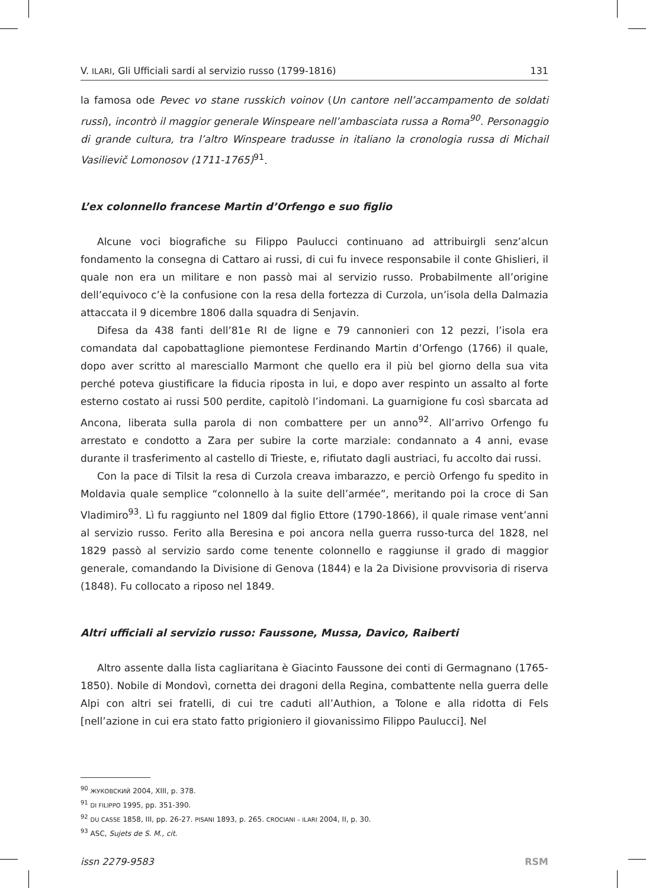V. ILARI, Gli Ufficiali sardi al servizio russo (1799-1816) 131
la famosa ode Pevec vo stane russkich voinov (Un cantore nell’accampamento de soldati russi), incontrò il maggior generale Winspeare nell’ambasciata russa a Roma<sup>90</sup>. Personaggio di grande cultura, tra l’altro Winspeare tradusse in italiano la cronologia russa di Michail Vasilievič Lomonosov (1711-1765)<sup>91</sup>.
L’ex colonnello francese Martin d’Orfengo e suo figlio
Alcune voci biografiche su Filippo Paulucci continuano ad attribuirgli senz’alcun fondamento la consegna di Cattaro ai russi, di cui fu invece responsabile il conte Ghislieri, il quale non era un militare e non passò mai al servizio russo. Probabilmente all’origine dell’equivoco c’è la confusione con la resa della fortezza di Curzola, un’isola della Dalmazia attaccata il 9 dicembre 1806 dalla squadra di Senjavin.
Difesa da 438 fanti dell’81e RI de ligne e 79 cannonieri con 12 pezzi, l’isola era comandata dal capobattaglione piemontese Ferdinando Martin d’Orfengo (1766) il quale, dopo aver scritto al maresciallo Marmont che quello era il più bel giorno della sua vita perché poteva giustificare la fiducia riposta in lui, e dopo aver respinto un assalto al forte esterno costato ai russi 500 perdite, capitolò l’indomani. La guarnigione fu così sbarcata ad Ancona, liberata sulla parola di non combattere per un anno<sup>92</sup>. All’arrivo Orfengo fu arrestato e condotto a Zara per subire la corte marziale: condannato a 4 anni, evase durante il trasferimento al castello di Trieste, e, rifiutato dagli austriaci, fu accolto dai russi.
Con la pace di Tilsit la resa di Curzola creava imbarazzo, e perciò Orfengo fu spedito in Moldavia quale semplice “colonnello à la suite dell’armée”, meritando poi la croce di San Vladimiro<sup>93</sup>. Lì fu raggiunto nel 1809 dal figlio Ettore (1790-1866), il quale rimase vent’anni al servizio russo. Ferito alla Beresina e poi ancora nella guerra russo-turca del 1828, nel 1829 passò al servizio sardo come tenente colonnello e raggiunse il grado di maggior generale, comandando la Divisione di Genova (1844) e la 2a Divisione provvisoria di riserva (1848). Fu collocato a riposo nel 1849.
Altri ufficiali al servizio russo: Faussone, Mussa, Davico, Raiberti
Altro assente dalla lista cagliaritana è Giacinto Faussone dei conti di Germagnano (1765-1850). Nobile di Mondovì, cornetta dei dragoni della Regina, combattente nella guerra delle Alpi con altri sei fratelli, di cui tre caduti all’Authion, a Tolone e alla ridotta di Fels [nell’azione in cui era stato fatto prigioniero il giovanissimo Filippo Paulucci]. Nel
<sup>90</sup> ЖУКОВСКИЙ 2004, XIII, p. 378.
<sup>91</sup> DI FILIPPO 1995, pp. 351-390.
<sup>92</sup> DU CASSE 1858, III, pp. 26-27. PISANI 1893, p. 265. CROCIANI – ILARI 2004, II, p. 30.
<sup>93</sup> ASC, Sujets de S. M., cit.
issn 2279-9583 RSM